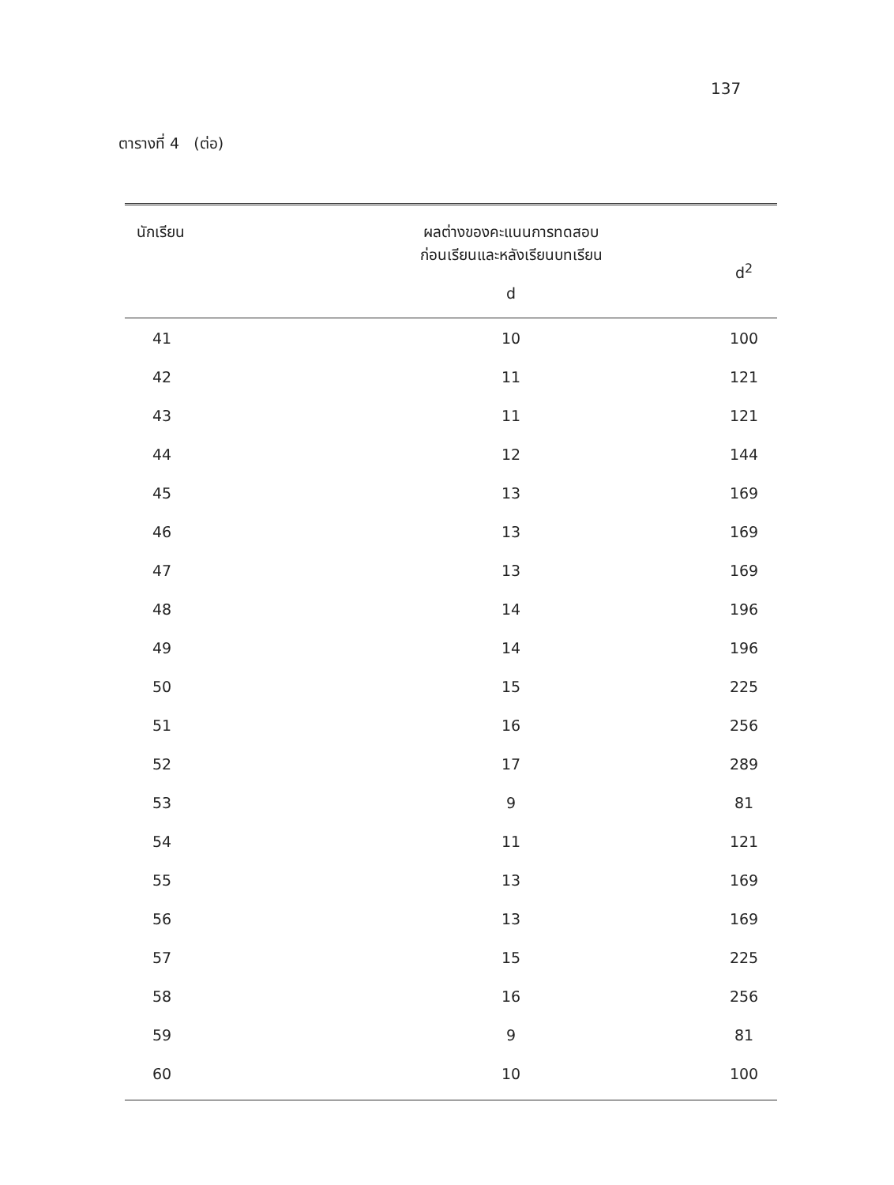137
ตารางที่ 4 (ต่อ)
| นักเรียน | ผลต่างของคะแนนการทดสอบ ก่อนเรียนและหลังเรียนบทเรียน d | d<sup>2</sup> |
| --- | --- | --- |
| 41 | 10 | 100 |
| 42 | 11 | 121 |
| 43 | 11 | 121 |
| 44 | 12 | 144 |
| 45 | 13 | 169 |
| 46 | 13 | 169 |
| 47 | 13 | 169 |
| 48 | 14 | 196 |
| 49 | 14 | 196 |
| 50 | 15 | 225 |
| 51 | 16 | 256 |
| 52 | 17 | 289 |
| 53 | 9 | 81 |
| 54 | 11 | 121 |
| 55 | 13 | 169 |
| 56 | 13 | 169 |
| 57 | 15 | 225 |
| 58 | 16 | 256 |
| 59 | 9 | 81 |
| 60 | 10 | 100 |